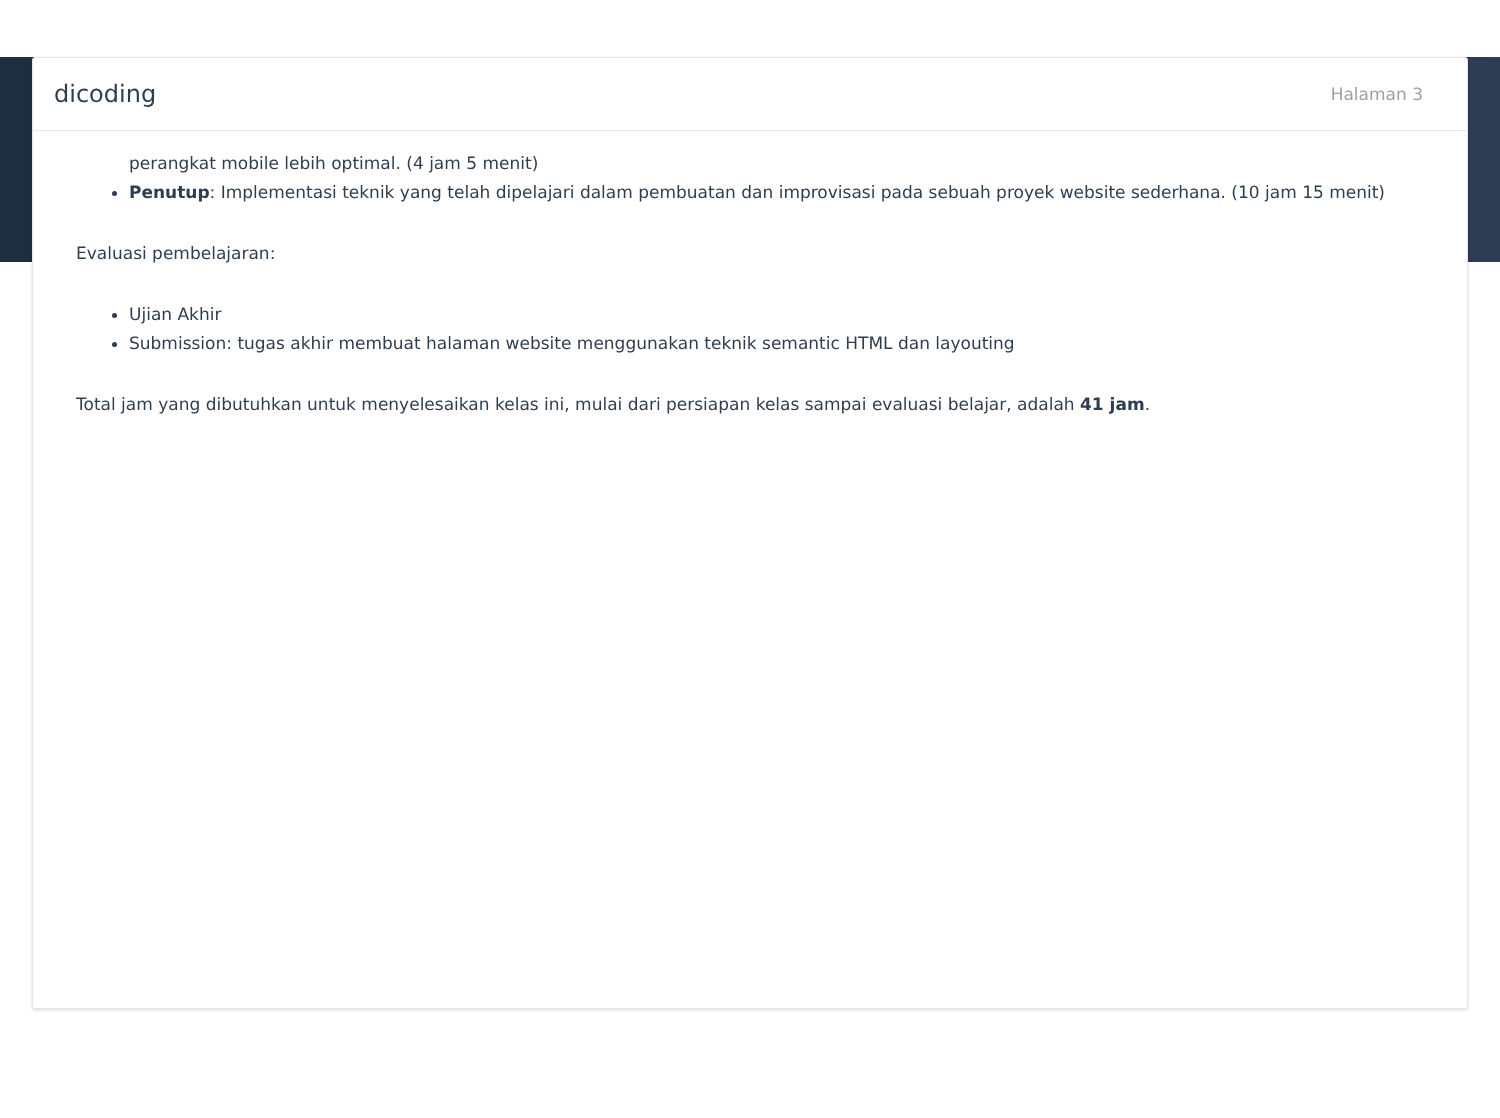dicoding Halaman 3
perangkat mobile lebih optimal. (4 jam 5 menit)
Penutup: Implementasi teknik yang telah dipelajari dalam pembuatan dan improvisasi pada sebuah proyek website sederhana. (10 jam 15 menit)
Evaluasi pembelajaran:
Ujian Akhir
Submission: tugas akhir membuat halaman website menggunakan teknik semantic HTML dan layouting
Total jam yang dibutuhkan untuk menyelesaikan kelas ini, mulai dari persiapan kelas sampai evaluasi belajar, adalah 41 jam.